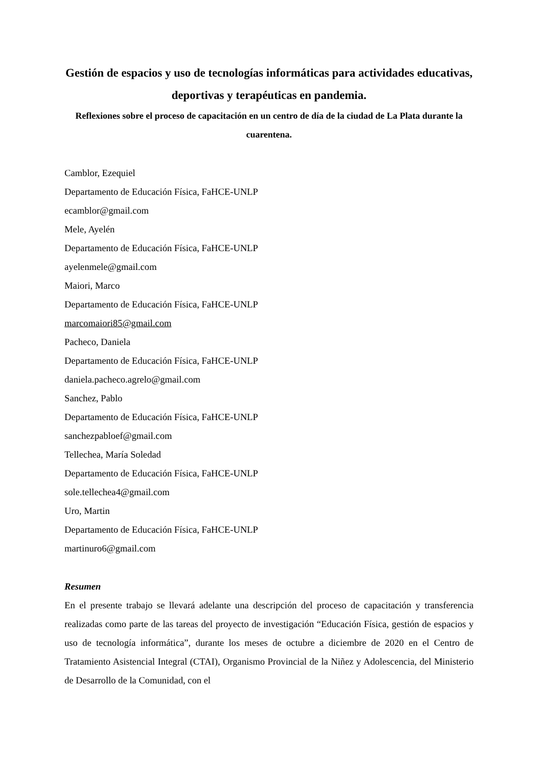Gestión de espacios y uso de tecnologías informáticas para actividades educativas, deportivas y terapéuticas en pandemia.
Reflexiones sobre el proceso de capacitación en un centro de día de la ciudad de La Plata durante la cuarentena.
Camblor, Ezequiel
Departamento de Educación Física, FaHCE-UNLP
ecamblor@gmail.com
Mele, Ayelén
Departamento de Educación Física, FaHCE-UNLP
ayelenmele@gmail.com
Maiori, Marco
Departamento de Educación Física, FaHCE-UNLP
marcomaiori85@gmail.com
Pacheco, Daniela
Departamento de Educación Física, FaHCE-UNLP
daniela.pacheco.agrelo@gmail.com
Sanchez, Pablo
Departamento de Educación Física, FaHCE-UNLP
sanchezpabloef@gmail.com
Tellechea, María Soledad
Departamento de Educación Física, FaHCE-UNLP
sole.tellechea4@gmail.com
Uro, Martin
Departamento de Educación Física, FaHCE-UNLP
martinuro6@gmail.com
Resumen
En el presente trabajo se llevará adelante una descripción del proceso de capacitación y transferencia realizadas como parte de las tareas del proyecto de investigación “Educación Física, gestión de espacios y uso de tecnología informática”, durante los meses de octubre a diciembre de 2020 en el Centro de Tratamiento Asistencial Integral (CTAI), Organismo Provincial de la Niñez y Adolescencia, del Ministerio de Desarrollo de la Comunidad, con el